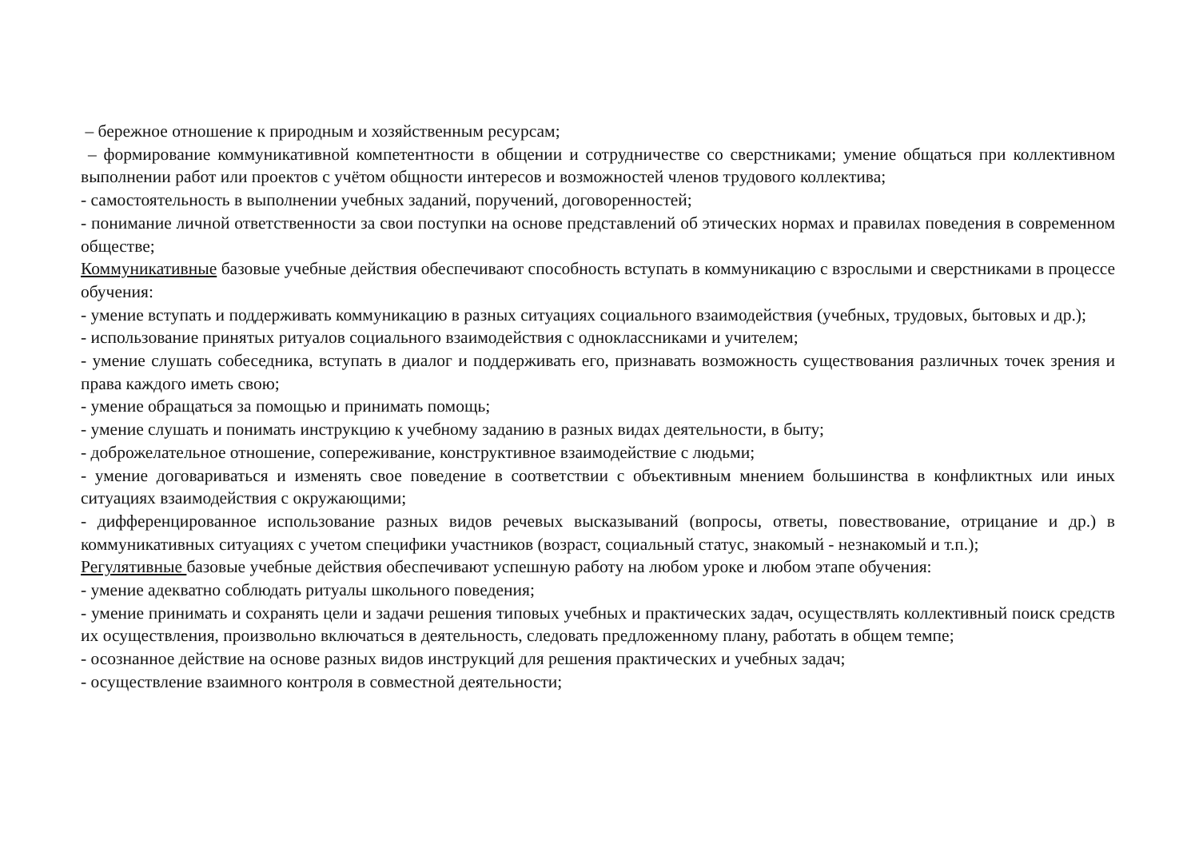– бережное отношение к природным и хозяйственным ресурсам;
– формирование коммуникативной компетентности в общении и сотрудничестве со сверстниками; умение общаться при коллективном выполнении работ или проектов с учётом общности интересов и возможностей членов трудового коллектива;
- самостоятельность в выполнении учебных заданий, поручений, договоренностей;
- понимание личной ответственности за свои поступки на основе представлений об этических нормах и правилах поведения в современном обществе;
Коммуникативные базовые учебные действия обеспечивают способность вступать в коммуникацию с взрослыми и сверстниками в процессе обучения:
- умение вступать и поддерживать коммуникацию в разных ситуациях социального взаимодействия (учебных, трудовых, бытовых и др.);
- использование принятых ритуалов социального взаимодействия с одноклассниками и учителем;
- умение слушать собеседника, вступать в диалог и поддерживать его, признавать возможность существования различных точек зрения и права каждого иметь свою;
- умение обращаться за помощью и принимать помощь;
- умение слушать и понимать инструкцию к учебному заданию в разных видах деятельности, в быту;
- доброжелательное отношение, сопереживание, конструктивное взаимодействие с людьми;
- умение договариваться и изменять свое поведение в соответствии с объективным мнением большинства в конфликтных или иных ситуациях взаимодействия с окружающими;
- дифференцированное использование разных видов речевых высказываний (вопросы, ответы, повествование, отрицание и др.) в коммуникативных ситуациях с учетом специфики участников (возраст, социальный статус, знакомый - незнакомый и т.п.);
Регулятивные базовые учебные действия обеспечивают успешную работу на любом уроке и любом этапе обучения:
- умение адекватно соблюдать ритуалы школьного поведения;
- умение принимать и сохранять цели и задачи решения типовых учебных и практических задач, осуществлять коллективный поиск средств их осуществления, произвольно включаться в деятельность, следовать предложенному плану, работать в общем темпе;
- осознанное действие на основе разных видов инструкций для решения практических и учебных задач;
- осуществление взаимного контроля в совместной деятельности;